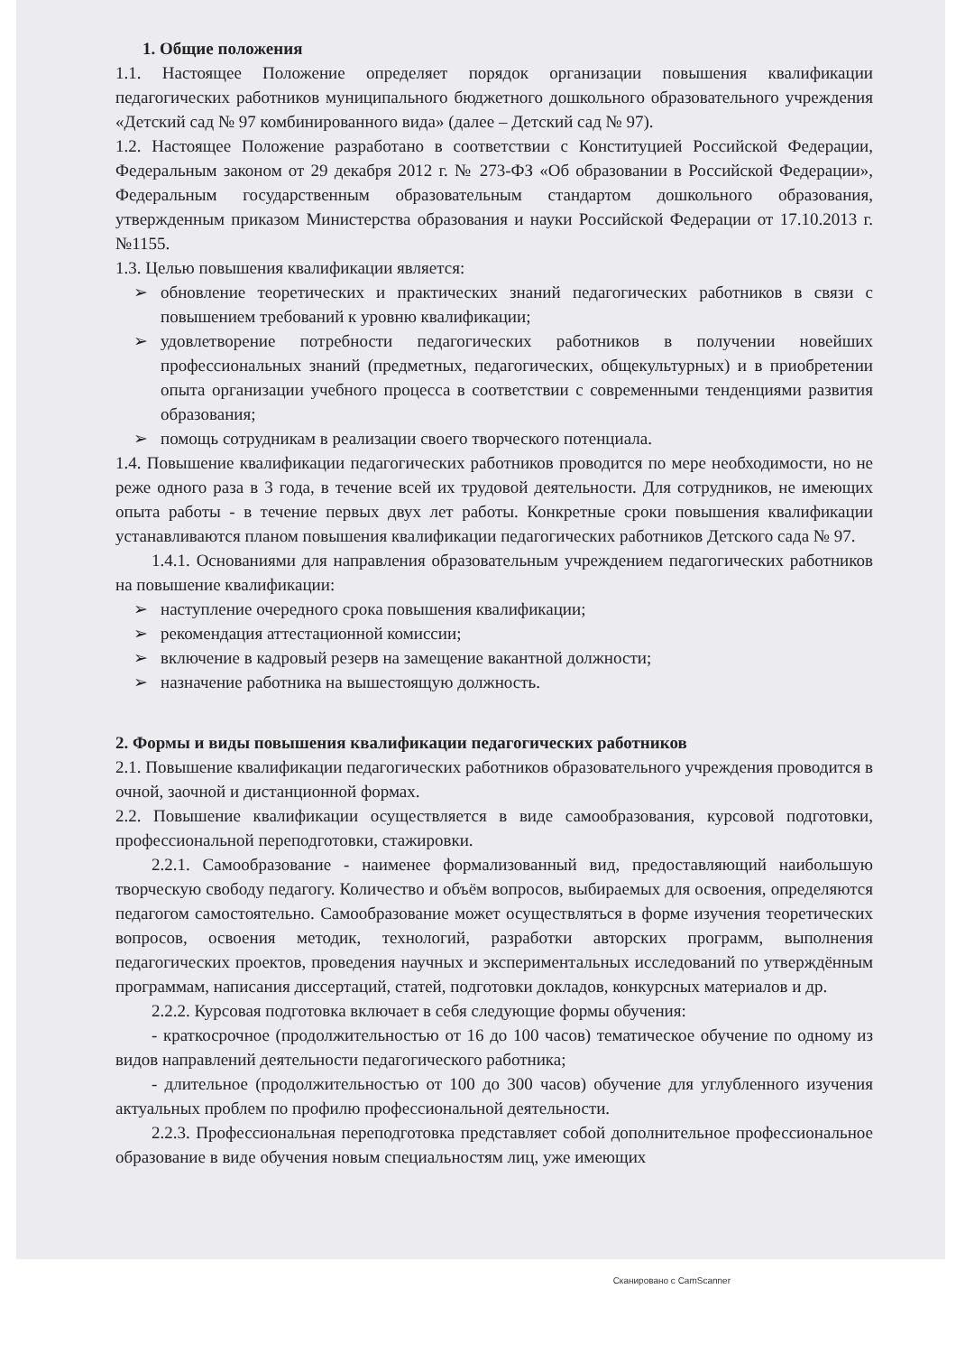1. Общие положения
1.1. Настоящее Положение определяет порядок организации повышения квалификации педагогических работников муниципального бюджетного дошкольного образовательного учреждения «Детский сад № 97 комбинированного вида» (далее – Детский сад № 97).
1.2. Настоящее Положение разработано в соответствии с Конституцией Российской Федерации, Федеральным законом от 29 декабря 2012 г. № 273-ФЗ «Об образовании в Российской Федерации», Федеральным государственным образовательным стандартом дошкольного образования, утвержденным приказом Министерства образования и науки Российской Федерации от 17.10.2013 г. №1155.
1.3. Целью повышения квалификации является:
➢ обновление теоретических и практических знаний педагогических работников в связи с повышением требований к уровню квалификации;
➢ удовлетворение потребности педагогических работников в получении новейших профессиональных знаний (предметных, педагогических, общекультурных) и в приобретении опыта организации учебного процесса в соответствии с современными тенденциями развития образования;
➢ помощь сотрудникам в реализации своего творческого потенциала.
1.4. Повышение квалификации педагогических работников проводится по мере необходимости, но не реже одного раза в 3 года, в течение всей их трудовой деятельности. Для сотрудников, не имеющих опыта работы - в течение первых двух лет работы. Конкретные сроки повышения квалификации устанавливаются планом повышения квалификации педагогических работников Детского сада № 97.
1.4.1. Основаниями для направления образовательным учреждением педагогических работников на повышение квалификации:
➢ наступление очередного срока повышения квалификации;
➢ рекомендация аттестационной комиссии;
➢ включение в кадровый резерв на замещение вакантной должности;
➢ назначение работника на вышестоящую должность.
2. Формы и виды повышения квалификации педагогических работников
2.1. Повышение квалификации педагогических работников образовательного учреждения проводится в очной, заочной и дистанционной формах.
2.2. Повышение квалификации осуществляется в виде самообразования, курсовой подготовки, профессиональной переподготовки, стажировки.
2.2.1. Самообразование - наименее формализованный вид, предоставляющий наибольшую творческую свободу педагогу. Количество и объём вопросов, выбираемых для освоения, определяются педагогом самостоятельно. Самообразование может осуществляться в форме изучения теоретических вопросов, освоения методик, технологий, разработки авторских программ, выполнения педагогических проектов, проведения научных и экспериментальных исследований по утверждённым программам, написания диссертаций, статей, подготовки докладов, конкурсных материалов и др.
2.2.2. Курсовая подготовка включает в себя следующие формы обучения:
- краткосрочное (продолжительностью от 16 до 100 часов) тематическое обучение по одному из видов направлений деятельности педагогического работника;
- длительное (продолжительностью от 100 до 300 часов) обучение для углубленного изучения актуальных проблем по профилю профессиональной деятельности.
2.2.3. Профессиональная переподготовка представляет собой дополнительное профессиональное образование в виде обучения новым специальностям лиц, уже имеющих
Сканировано с CamScanner